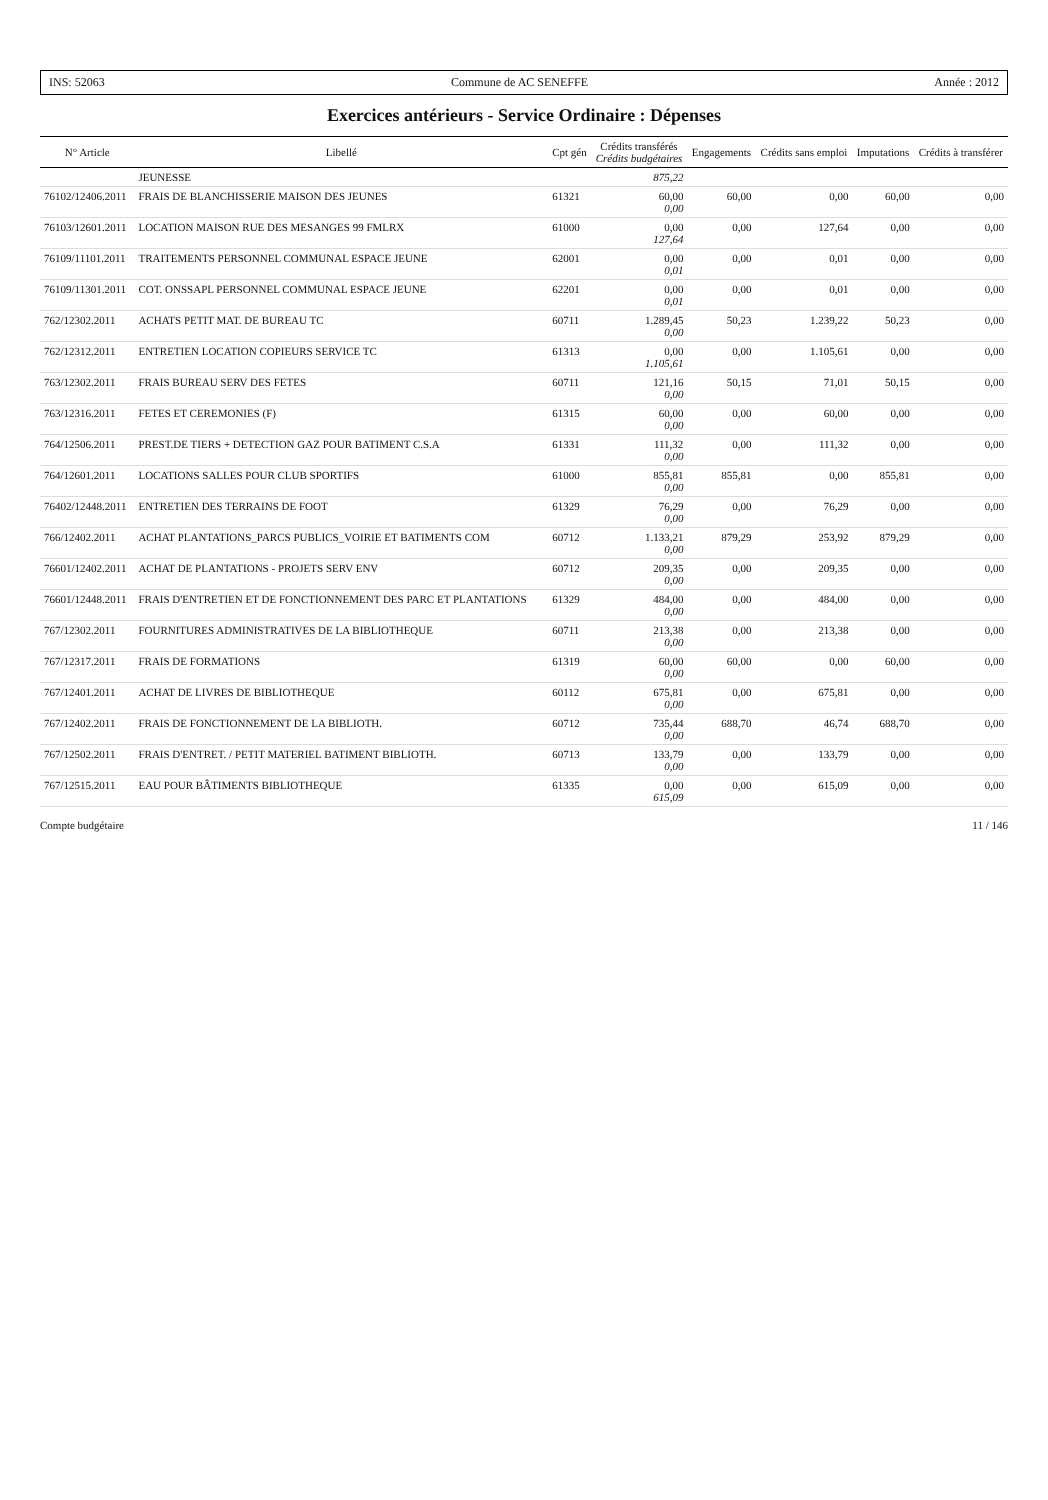INS: 52063 Commune de AC SENEFFE Année : 2012
Exercices antérieurs - Service Ordinaire : Dépenses
| N° Article | Libellé | Cpt gén | Crédits transférés Crédits budgétaires | Engagements | Crédits sans emploi | Imputations | Crédits à transférer |
| --- | --- | --- | --- | --- | --- | --- | --- |
| | JEUNESSE | | 875,22 | | | | |
| 76102/12406.2011 | FRAIS DE BLANCHISSERIE MAISON DES JEUNES | 61321 | 60,00 0,00 | 60,00 | 0,00 | 60,00 | 0,00 |
| 76103/12601.2011 | LOCATION MAISON RUE DES MESANGES 99 FMLRX | 61000 | 0,00 127,64 | 0,00 | 127,64 | 0,00 | 0,00 |
| 76109/11101.2011 | TRAITEMENTS PERSONNEL COMMUNAL ESPACE JEUNE | 62001 | 0,00 0,01 | 0,00 | 0,01 | 0,00 | 0,00 |
| 76109/11301.2011 | COT. ONSSAPL PERSONNEL COMMUNAL ESPACE JEUNE | 62201 | 0,00 0,01 | 0,00 | 0,01 | 0,00 | 0,00 |
| 762/12302.2011 | ACHATS PETIT MAT. DE BUREAU TC | 60711 | 1.289,45 0,00 | 50,23 | 1.239,22 | 50,23 | 0,00 |
| 762/12312.2011 | ENTRETIEN LOCATION COPIEURS SERVICE TC | 61313 | 0,00 1.105,61 | 0,00 | 1.105,61 | 0,00 | 0,00 |
| 763/12302.2011 | FRAIS BUREAU SERV DES FETES | 60711 | 121,16 0,00 | 50,15 | 71,01 | 50,15 | 0,00 |
| 763/12316.2011 | FETES ET CEREMONIES (F) | 61315 | 60,00 0,00 | 0,00 | 60,00 | 0,00 | 0,00 |
| 764/12506.2011 | PREST.DE TIERS + DETECTION GAZ POUR BATIMENT C.S.A | 61331 | 111,32 0,00 | 0,00 | 111,32 | 0,00 | 0,00 |
| 764/12601.2011 | LOCATIONS SALLES POUR CLUB SPORTIFS | 61000 | 855,81 0,00 | 855,81 | 0,00 | 855,81 | 0,00 |
| 76402/12448.2011 | ENTRETIEN DES TERRAINS DE FOOT | 61329 | 76,29 0,00 | 0,00 | 76,29 | 0,00 | 0,00 |
| 766/12402.2011 | ACHAT PLANTATIONS_PARCS PUBLICS_VOIRIE ET BATIMENTS COM | 60712 | 1.133,21 0,00 | 879,29 | 253,92 | 879,29 | 0,00 |
| 76601/12402.2011 | ACHAT DE PLANTATIONS - PROJETS SERV ENV | 60712 | 209,35 0,00 | 0,00 | 209,35 | 0,00 | 0,00 |
| 76601/12448.2011 | FRAIS D'ENTRETIEN ET DE FONCTIONNEMENT DES PARC ET PLANTATIONS | 61329 | 484,00 0,00 | 0,00 | 484,00 | 0,00 | 0,00 |
| 767/12302.2011 | FOURNITURES ADMINISTRATIVES DE LA BIBLIOTHEQUE | 60711 | 213,38 0,00 | 0,00 | 213,38 | 0,00 | 0,00 |
| 767/12317.2011 | FRAIS DE FORMATIONS | 61319 | 60,00 0,00 | 60,00 | 0,00 | 60,00 | 0,00 |
| 767/12401.2011 | ACHAT DE LIVRES DE BIBLIOTHEQUE | 60112 | 675,81 0,00 | 0,00 | 675,81 | 0,00 | 0,00 |
| 767/12402.2011 | FRAIS DE FONCTIONNEMENT DE LA BIBLIOTH. | 60712 | 735,44 0,00 | 688,70 | 46,74 | 688,70 | 0,00 |
| 767/12502.2011 | FRAIS D'ENTRET. / PETIT MATERIEL BATIMENT BIBLIOTH. | 60713 | 133,79 0,00 | 0,00 | 133,79 | 0,00 | 0,00 |
| 767/12515.2011 | EAU POUR BÂTIMENTS BIBLIOTHEQUE | 61335 | 0,00 615,09 | 0,00 | 615,09 | 0,00 | 0,00 |
Compte budgétaire 11 / 146